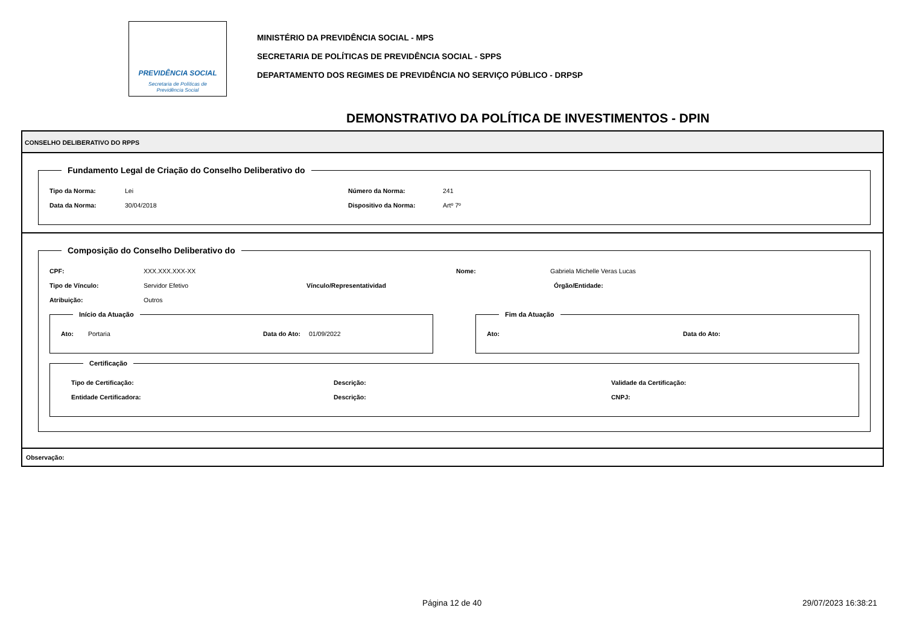PREVIDÊNCIA SOCIAL
Secretaria de Políticas de
Previdência Social
MINISTÉRIO DA PREVIDÊNCIA SOCIAL - MPS
SECRETARIA DE POLÍTICAS DE PREVIDÊNCIA SOCIAL - SPPS
DEPARTAMENTO DOS REGIMES DE PREVIDÊNCIA NO SERVIÇO PÚBLICO - DRPSP
DEMONSTRATIVO DA POLÍTICA DE INVESTIMENTOS - DPIN
CONSELHO DELIBERATIVO DO RPPS
Fundamento Legal de Criação do Conselho Deliberativo do
Tipo da Norma: Lei Número da Norma: 241
Data da Norma: 30/04/2018 Dispositivo da Norma: Artº 7º
Composição do Conselho Deliberativo do
CPF: XXX.XXX.XXX-XX Nome: Gabriela Michelle Veras Lucas
Tipo de Vínculo: Servidor Efetivo Vínculo/Representatividad Órgão/Entidade:
Atribuição: Outros
Início da Atuação
Ato: Portaria Data do Ato: 01/09/2022
Fim da Atuação
Ato: Data do Ato:
Certificação
Tipo de Certificação: Descrição: Validade da Certificação:
Entidade Certificadora: Descrição: CNPJ:
Observação:
Página 12 de 40 29/07/2023 16:38:21